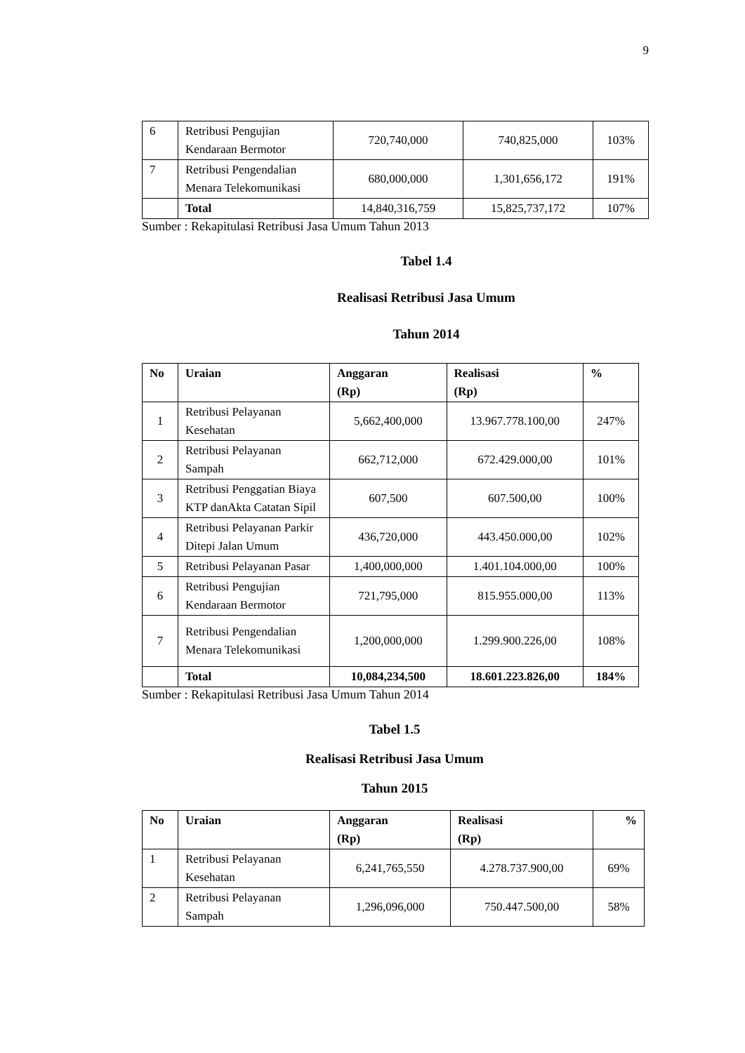9
| 6 | Retribusi Pengujian Kendaraan Bermotor | 720,740,000 | 740,825,000 | 103% |
| 7 | Retribusi Pengendalian Menara Telekomunikasi | 680,000,000 | 1,301,656,172 | 191% |
| | Total | 14,840,316,759 | 15,825,737,172 | 107% |
Sumber : Rekapitulasi Retribusi Jasa Umum Tahun 2013
Tabel 1.4
Realisasi Retribusi Jasa Umum
Tahun 2014
| No | Uraian | Anggaran (Rp) | Realisasi (Rp) | % |
| --- | --- | --- | --- | --- |
| 1 | Retribusi Pelayanan Kesehatan | 5,662,400,000 | 13.967.778.100,00 | 247% |
| 2 | Retribusi Pelayanan Sampah | 662,712,000 | 672.429.000,00 | 101% |
| 3 | Retribusi Penggatian Biaya KTP danAkta Catatan Sipil | 607,500 | 607.500,00 | 100% |
| 4 | Retribusi Pelayanan Parkir Ditepi Jalan Umum | 436,720,000 | 443.450.000,00 | 102% |
| 5 | Retribusi Pelayanan Pasar | 1,400,000,000 | 1.401.104.000,00 | 100% |
| 6 | Retribusi Pengujian Kendaraan Bermotor | 721,795,000 | 815.955.000,00 | 113% |
| 7 | Retribusi Pengendalian Menara Telekomunikasi | 1,200,000,000 | 1.299.900.226,00 | 108% |
| | Total | 10,084,234,500 | 18.601.223.826,00 | 184% |
Sumber : Rekapitulasi Retribusi Jasa Umum Tahun 2014
Tabel 1.5
Realisasi Retribusi Jasa Umum
Tahun 2015
| No | Uraian | Anggaran (Rp) | Realisasi (Rp) | % |
| --- | --- | --- | --- | --- |
| 1 | Retribusi Pelayanan Kesehatan | 6,241,765,550 | 4.278.737.900,00 | 69% |
| 2 | Retribusi Pelayanan Sampah | 1,296,096,000 | 750.447.500,00 | 58% |